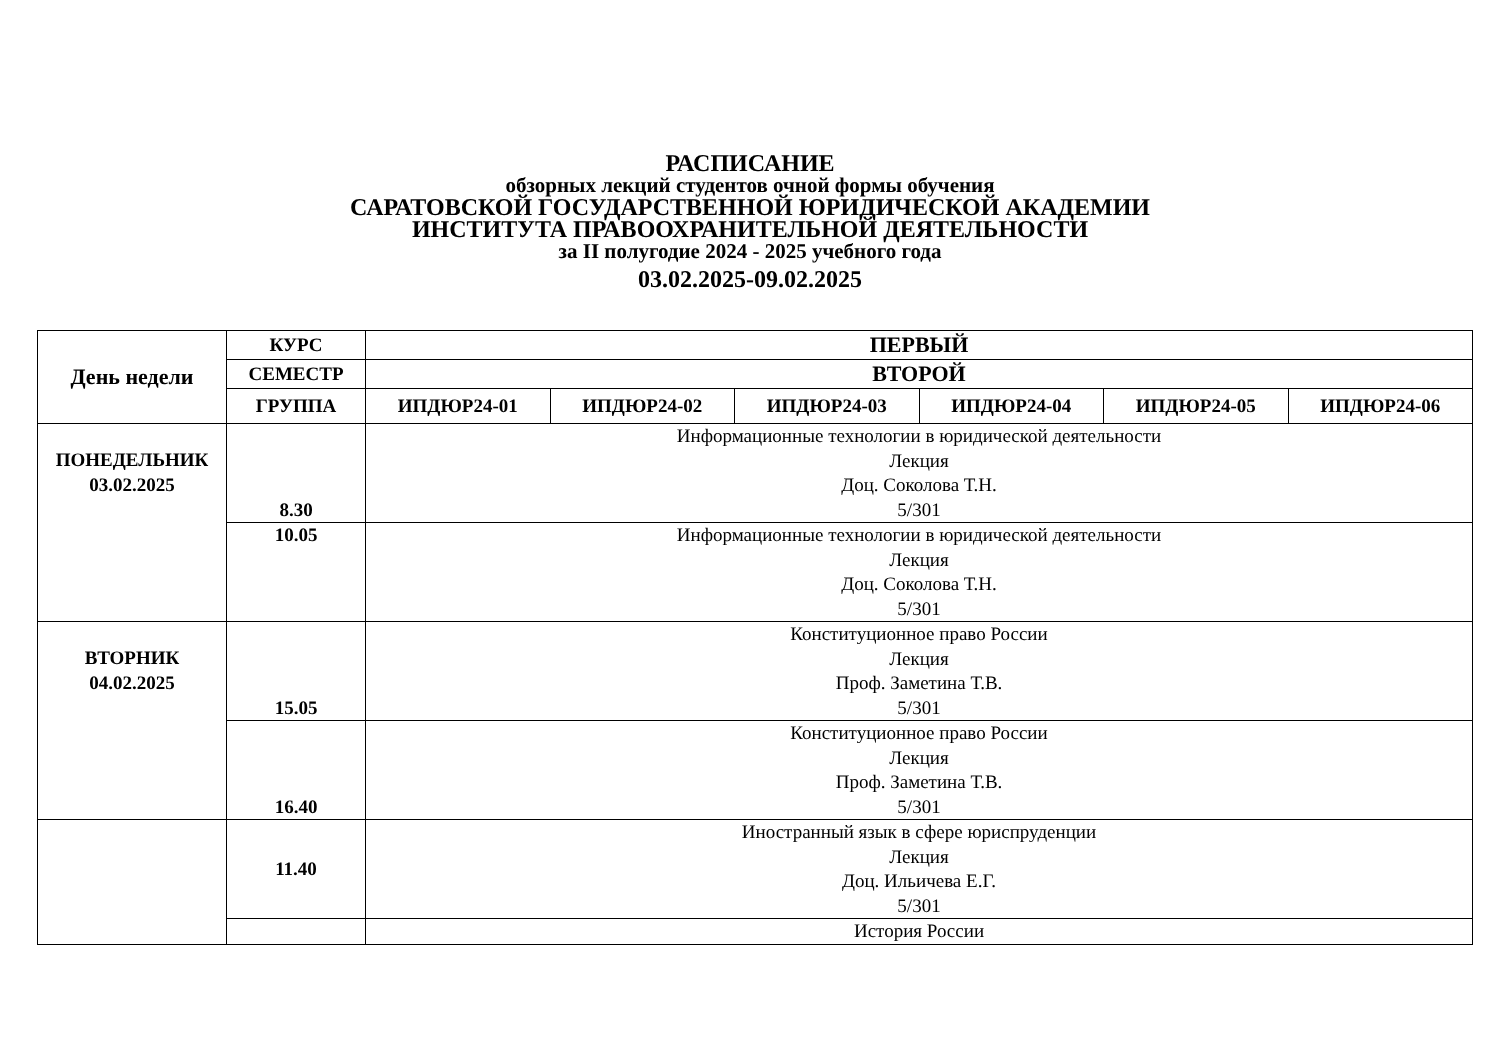РАСПИСАНИЕ
обзорных лекций студентов очной формы обучения
САРАТОВСКОЙ ГОСУДАРСТВЕННОЙ ЮРИДИЧЕСКОЙ АКАДЕМИИ
ИНСТИТУТА ПРАВООХРАНИТЕЛЬНОЙ ДЕЯТЕЛЬНОСТИ
за II полугодие 2024 - 2025 учебного года
03.02.2025-09.02.2025
| День недели | КУРС | ПЕРВЫЙ | | | | | |
| --- | --- | --- | --- | --- | --- | --- | --- |
| | СЕМЕСТР | ВТОРОЙ | | | | | |
| | ГРУППА | ИПДЮР24-01 | ИПДЮР24-02 | ИПДЮР24-03 | ИПДЮР24-04 | ИПДЮР24-05 | ИПДЮР24-06 |
| ПОНЕДЕЛЬНИК 03.02.2025 | 8.30 | Информационные технологии в юридической деятельности Лекция Доц. Соколова Т.Н. 5/301 | | | | | |
| | 10.05 | Информационные технологии в юридической деятельности Лекция Доц. Соколова Т.Н. 5/301 | | | | | |
| ВТОРНИК 04.02.2025 | 15.05 | Конституционное право России Лекция Проф. Заметина Т.В. 5/301 | | | | | |
| | 16.40 | Конституционное право России Лекция Проф. Заметина Т.В. 5/301 | | | | | |
| | 11.40 | Иностранный язык в сфере юриспруденции Лекция Доц. Ильичева Е.Г. 5/301 | | | | | |
| | | История России | | | | | |